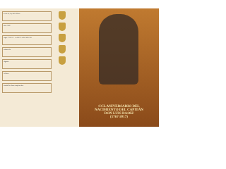Fecha: 22, 23 y 24 de febrero
Hora: 19:00
Lugar: "CISCAN" - Sede del CASINO MILITAR
Información
Organiza
Colabora
Entrada libre hasta completar aforo
CCL ANIVERSARIO DEL
NACIMIENTO DEL CAPITÁN
DON LUIS DAOIZ
(1767-2017)